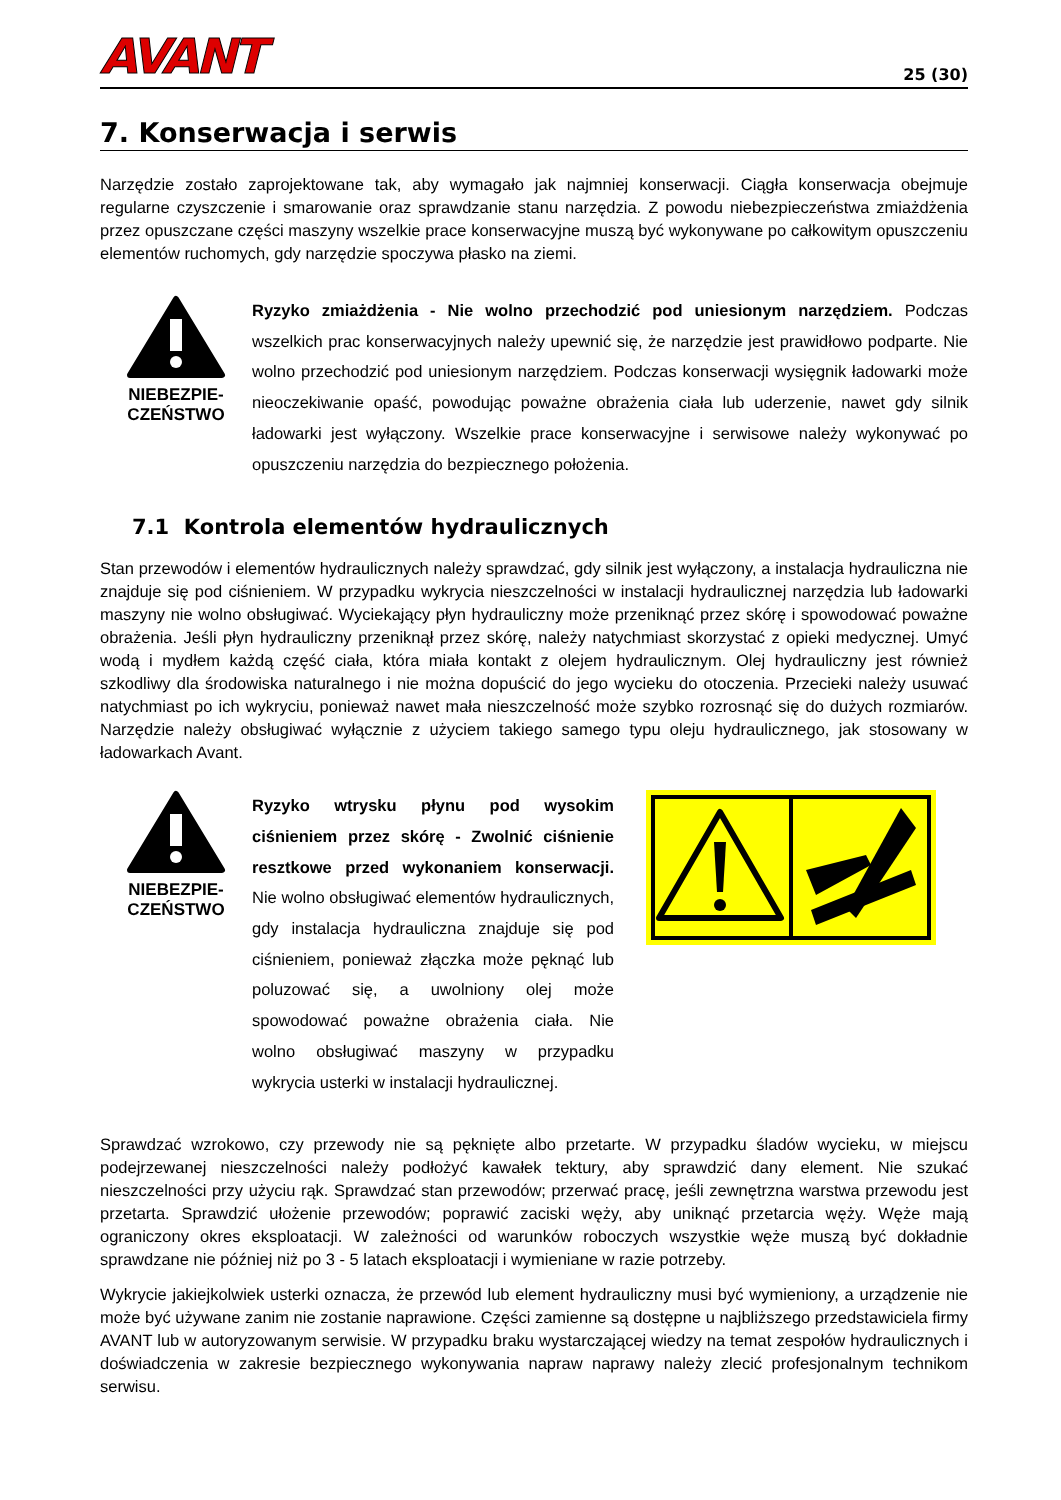AVANT
25 (30)
7. Konserwacja i serwis
Narzędzie zostało zaprojektowane tak, aby wymagało jak najmniej konserwacji. Ciągła konserwacja obejmuje regularne czyszczenie i smarowanie oraz sprawdzanie stanu narzędzia. Z powodu niebezpieczeństwa zmiażdżenia przez opuszczane części maszyny wszelkie prace konserwacyjne muszą być wykonywane po całkowitym opuszczeniu elementów ruchomych, gdy narzędzie spoczywa płasko na ziemi.
NIEBEZPIE-
CZEŃSTWO
Ryzyko zmiażdżenia - Nie wolno przechodzić pod uniesionym narzędziem. Podczas wszelkich prac konserwacyjnych należy upewnić się, że narzędzie jest prawidłowo podparte. Nie wolno przechodzić pod uniesionym narzędziem. Podczas konserwacji wysięgnik ładowarki może nieoczekiwanie opaść, powodując poważne obrażenia ciała lub uderzenie, nawet gdy silnik ładowarki jest wyłączony. Wszelkie prace konserwacyjne i serwisowe należy wykonywać po opuszczeniu narzędzia do bezpiecznego położenia.
7.1 Kontrola elementów hydraulicznych
Stan przewodów i elementów hydraulicznych należy sprawdzać, gdy silnik jest wyłączony, a instalacja hydrauliczna nie znajduje się pod ciśnieniem. W przypadku wykrycia nieszczelności w instalacji hydraulicznej narzędzia lub ładowarki maszyny nie wolno obsługiwać. Wyciekający płyn hydrauliczny może przeniknąć przez skórę i spowodować poważne obrażenia. Jeśli płyn hydrauliczny przeniknął przez skórę, należy natychmiast skorzystać z opieki medycznej. Umyć wodą i mydłem każdą część ciała, która miała kontakt z olejem hydraulicznym. Olej hydrauliczny jest również szkodliwy dla środowiska naturalnego i nie można dopuścić do jego wycieku do otoczenia. Przecieki należy usuwać natychmiast po ich wykryciu, ponieważ nawet mała nieszczelność może szybko rozrosnąć się do dużych rozmiarów. Narzędzie należy obsługiwać wyłącznie z użyciem takiego samego typu oleju hydraulicznego, jak stosowany w ładowarkach Avant.
NIEBEZPIE-
CZEŃSTWO
Ryzyko wtrysku płynu pod wysokim ciśnieniem przez skórę - Zwolnić ciśnienie resztkowe przed wykonaniem konserwacji. Nie wolno obsługiwać elementów hydraulicznych, gdy instalacja hydrauliczna znajduje się pod ciśnieniem, ponieważ złączka może pęknąć lub poluzować się, a uwolniony olej może spowodować poważne obrażenia ciała. Nie wolno obsługiwać maszyny w przypadku wykrycia usterki w instalacji hydraulicznej.
Sprawdzać wzrokowo, czy przewody nie są pęknięte albo przetarte. W przypadku śladów wycieku, w miejscu podejrzewanej nieszczelności należy podłożyć kawałek tektury, aby sprawdzić dany element. Nie szukać nieszczelności przy użyciu rąk. Sprawdzać stan przewodów; przerwać pracę, jeśli zewnętrzna warstwa przewodu jest przetarta. Sprawdzić ułożenie przewodów; poprawić zaciski węży, aby uniknąć przetarcia węży. Węże mają ograniczony okres eksploatacji. W zależności od warunków roboczych wszystkie węże muszą być dokładnie sprawdzane nie później niż po 3 - 5 latach eksploatacji i wymieniane w razie potrzeby.
Wykrycie jakiejkolwiek usterki oznacza, że przewód lub element hydrauliczny musi być wymieniony, a urządzenie nie może być używane zanim nie zostanie naprawione. Części zamienne są dostępne u najbliższego przedstawiciela firmy AVANT lub w autoryzowanym serwisie. W przypadku braku wystarczającej wiedzy na temat zespołów hydraulicznych i doświadczenia w zakresie bezpiecznego wykonywania napraw naprawy należy zlecić profesjonalnym technikom serwisu.